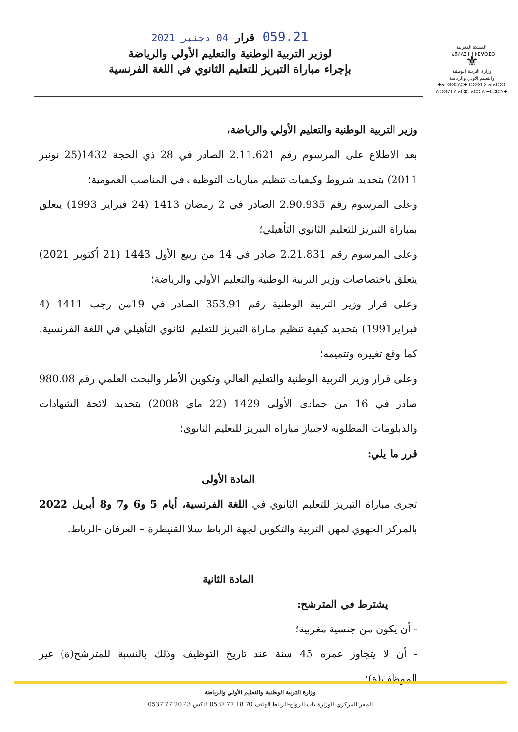المملكة المغربية
ⵜⴰⴳⵍⴷⵉⵜ ⵏ ⵍⵎⵖⵔⵉⴱ
⚜
وزارة التربية الوطنية
والتعليم الأولي والرياضة
ⵜⴰⵎⵙⵙⵓⴷⵓⵜ ⵏ ⵓⵙⴳⵎⵉ ⴰⵏⴰⵎⵓⵔ
ⴷ ⵓⵙⵍⵎⴷ ⴰⵎⵣⵡⴰⵔⵓ ⴷ ⵜⵏⵣⵣⵓⵢⵜ
059.21 قرار 04 دجنبر 2021
لوزير التربية الوطنية والتعليم الأولي والرياضة
بإجراء مباراة التبريز للتعليم الثانوي في اللغة الفرنسية
وزير التربية الوطنية والتعليم الأولي والرياضة،
بعد الاطلاع على المرسوم رقم 2.11.621 الصادر في 28 ذي الحجة 1432(25 نونبر 2011) بتحديد شروط وكيفيات تنظيم مباريات التوظيف في المناصب العمومية؛
وعلى المرسوم رقم 2.90.935 الصادر في 2 رمضان 1413 (24 فبراير 1993) يتعلق بمباراة التبريز للتعليم الثانوي التأهيلي؛
وعلى المرسوم رقم 2.21.831 صادر في 14 من ربيع الأول 1443 (21 أكتوبر 2021) يتعلق باختصاصات وزير التربية الوطنية والتعليم الأولي والرياضة؛
وعلى قرار وزير التربية الوطنية رقم 353.91 الصادر في 19من رجب 1411 (4 فبراير1991) بتحديد كيفية تنظيم مباراة التبريز للتعليم الثانوي التأهيلي في اللغة الفرنسية، كما وقع تغييره وتتميمه؛
وعلى قرار وزير التربية الوطنية والتعليم العالي وتكوين الأطر والبحث العلمي رقم 980.08 صادر في 16 من جمادى الأولى 1429 (22 ماي 2008) بتحديد لائحة الشهادات والدبلومات المطلوبة لاجتياز مباراة التبريز للتعليم الثانوي؛
قرر ما يلي:
المادة الأولى
تجرى مباراة التبريز للتعليم الثانوي في اللغة الفرنسية، أيام 5 و6 و7 و8 أبريل 2022 بالمركز الجهوي لمهن التربية والتكوين لجهة الرباط سلا القنيطرة – العرفان -الرباط.
المادة الثانية
يشترط في المترشح:
- أن يكون من جنسية مغربية؛
- أن لا يتجاوز عمره 45 سنة عند تاريخ التوظيف وذلك بالنسبة للمترشح(ة) غير الموظف(ة)؛
وزارة التربية الوطنية والتعليم الأولي والرياضة
المقر المركزي للوزارة باب الرواح-الرباط الهاتف 70 18 77 0537 فاكس 43 20 77 0537